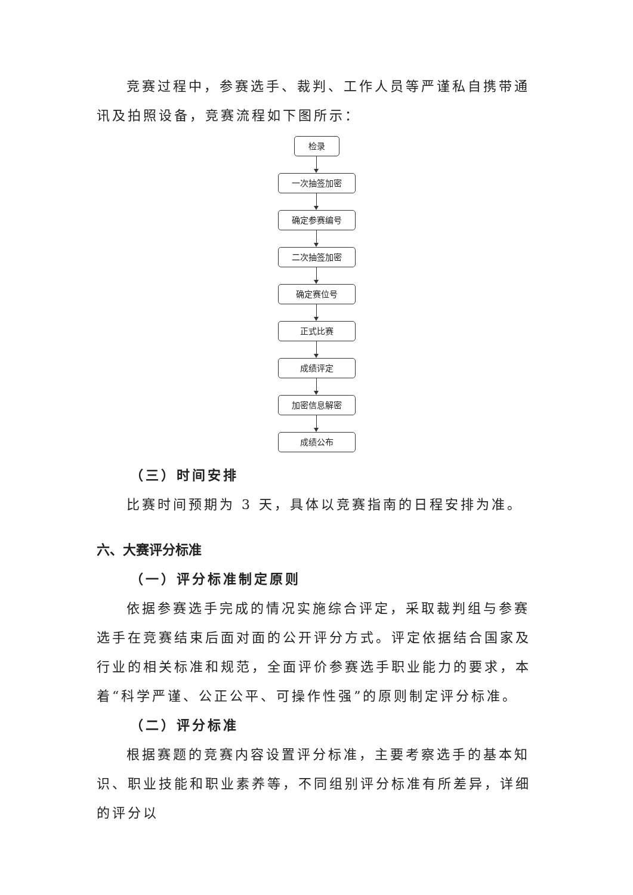竞赛过程中，参赛选手、裁判、工作人员等严谨私自携带通讯及拍照设备，竞赛流程如下图所示：
检录
一次抽签加密
确定参赛编号
二次抽签加密
确定赛位号
正式比赛
成绩评定
加密信息解密
成绩公布
（三）时间安排
比赛时间预期为 3 天，具体以竞赛指南的日程安排为准。
六、大赛评分标准
（一）评分标准制定原则
依据参赛选手完成的情况实施综合评定，采取裁判组与参赛选手在竞赛结束后面对面的公开评分方式。评定依据结合国家及行业的相关标准和规范，全面评价参赛选手职业能力的要求，本着“科学严谨、公正公平、可操作性强”的原则制定评分标准。
（二）评分标准
根据赛题的竞赛内容设置评分标准，主要考察选手的基本知识、职业技能和职业素养等，不同组别评分标准有所差异，详细的评分以